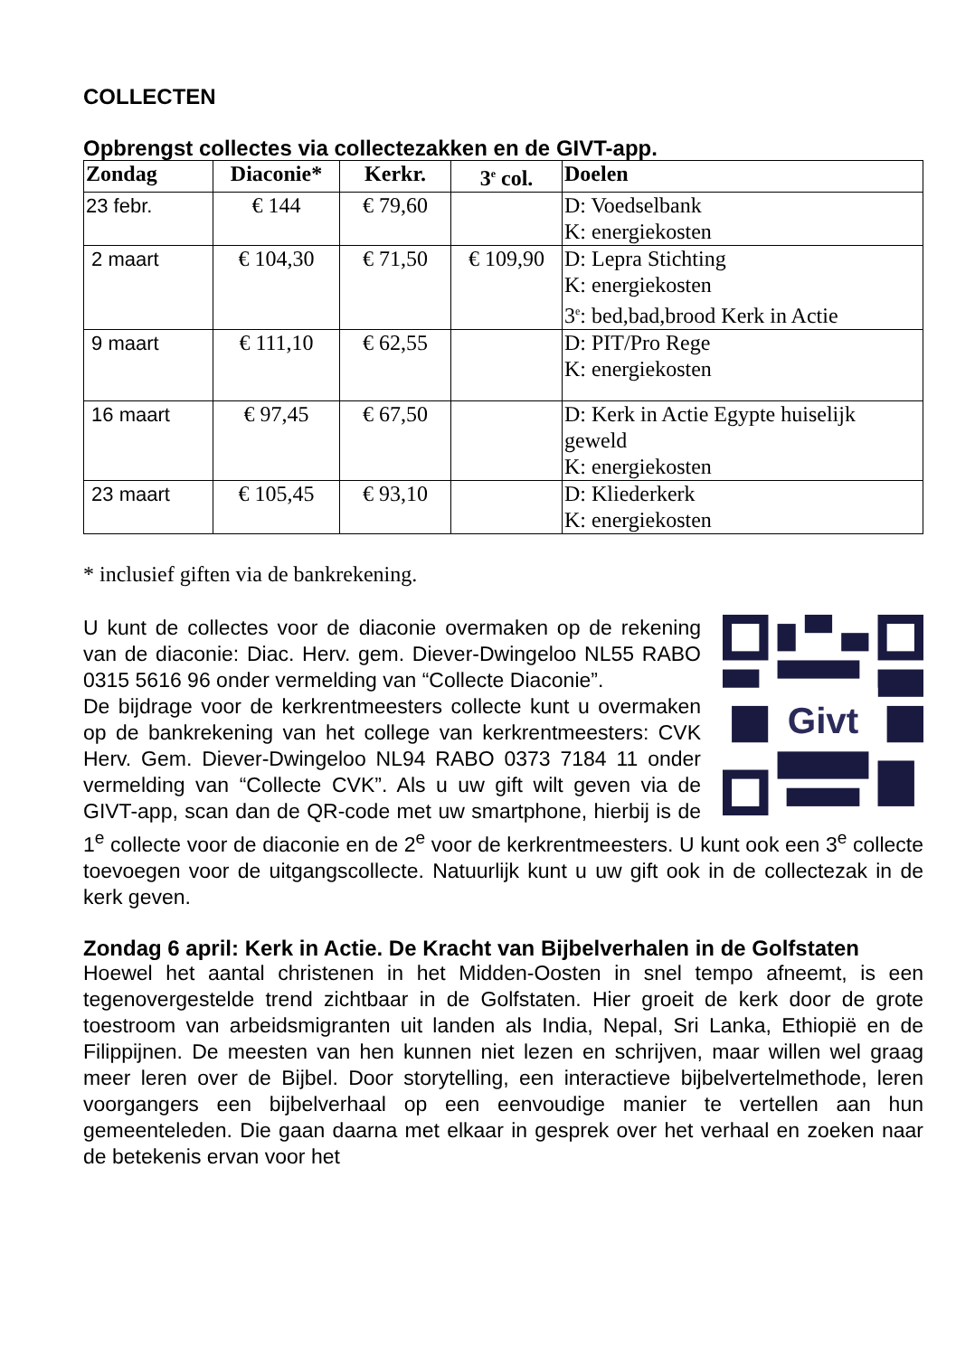COLLECTEN
Opbrengst collectes via collectezakken en de GIVT-app.
| Zondag | Diaconie* | Kerkr. | 3<sup>e</sup> col. | Doelen |
| --- | --- | --- | --- | --- |
| 23 febr. | € 144 | € 79,60 | | D: Voedselbank K: energiekosten |
| 2 maart | € 104,30 | € 71,50 | € 109,90 | D: Lepra Stichting K: energiekosten 3<sup>e</sup>: bed,bad,brood Kerk in Actie |
| 9 maart | € 111,10 | € 62,55 | | D: PIT/Pro Rege K: energiekosten |
| 16 maart | € 97,45 | € 67,50 | | D: Kerk in Actie Egypte huiselijk geweld K: energiekosten |
| 23 maart | € 105,45 | € 93,10 | | D: Kliederkerk K: energiekosten |
* inclusief giften via de bankrekening.
Givt
U kunt de collectes voor de diaconie overmaken op de rekening van de diaconie: Diac. Herv. gem. Diever-Dwingeloo NL55 RABO 0315 5616 96 onder vermelding van “Collecte Diaconie”.
De bijdrage voor de kerkrentmeesters collecte kunt u overmaken op de bankrekening van het college van kerkrentmeesters: CVK Herv. Gem. Diever-Dwingeloo NL94 RABO 0373 7184 11 onder vermelding van “Collecte CVK”. Als u uw gift wilt geven via de GIVT-app, scan dan de QR-code met uw smartphone, hierbij is de 1<sup>e</sup> collecte voor de diaconie en de 2<sup>e</sup> voor de kerkrentmeesters. U kunt ook een 3<sup>e</sup> collecte toevoegen voor de uitgangscollecte. Natuurlijk kunt u uw gift ook in de collectezak in de kerk geven.
Zondag 6 april: Kerk in Actie. De Kracht van Bijbelverhalen in de Golfstaten
Hoewel het aantal christenen in het Midden-Oosten in snel tempo afneemt, is een tegenovergestelde trend zichtbaar in de Golfstaten. Hier groeit de kerk door de grote toestroom van arbeidsmigranten uit landen als India, Nepal, Sri Lanka, Ethiopië en de Filippijnen. De meesten van hen kunnen niet lezen en schrijven, maar willen wel graag meer leren over de Bijbel. Door storytelling, een interactieve bijbelvertelmethode, leren voorgangers een bijbelverhaal op een eenvoudige manier te vertellen aan hun gemeenteleden. Die gaan daarna met elkaar in gesprek over het verhaal en zoeken naar de betekenis ervan voor het